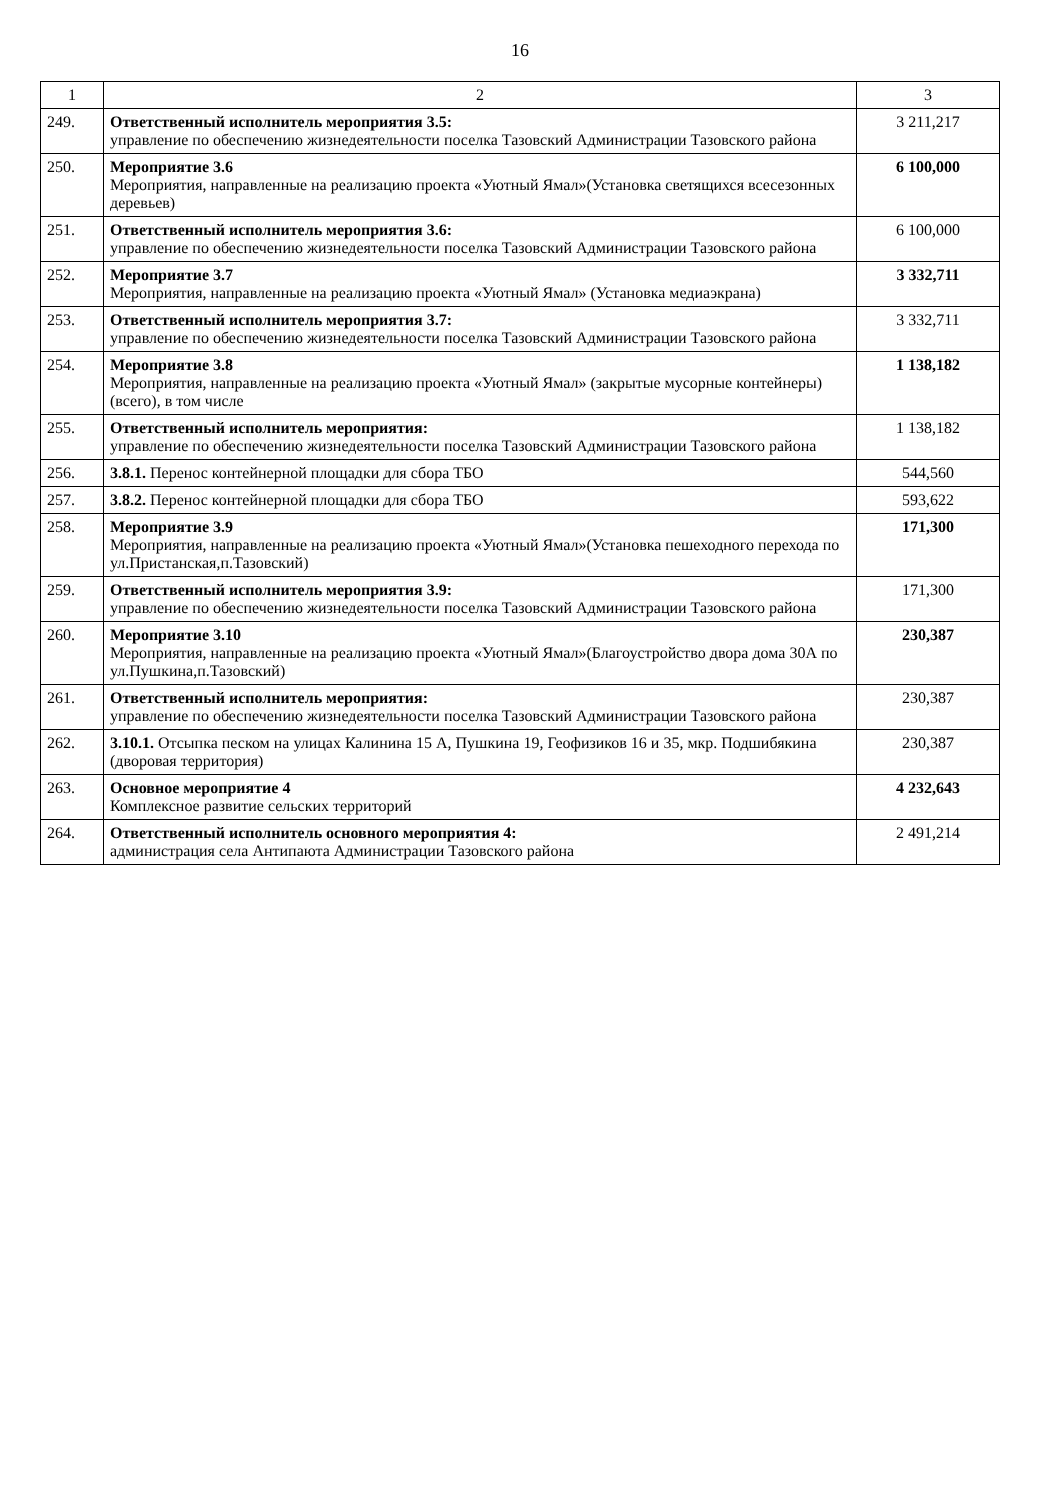16
| 1 | 2 | 3 |
| --- | --- | --- |
| 249. | Ответственный исполнитель мероприятия 3.5: управление по обеспечению жизнедеятельности поселка Тазовский Администрации Тазовского района | 3 211,217 |
| 250. | Мероприятие 3.6 Мероприятия, направленные на реализацию проекта «Уютный Ямал»(Установка светящихся всесезонных деревьев) | 6 100,000 |
| 251. | Ответственный исполнитель мероприятия 3.6: управление по обеспечению жизнедеятельности поселка Тазовский Администрации Тазовского района | 6 100,000 |
| 252. | Мероприятие 3.7 Мероприятия, направленные на реализацию проекта «Уютный Ямал» (Установка медиаэкрана) | 3 332,711 |
| 253. | Ответственный исполнитель мероприятия 3.7: управление по обеспечению жизнедеятельности поселка Тазовский Администрации Тазовского района | 3 332,711 |
| 254. | Мероприятие 3.8 Мероприятия, направленные на реализацию проекта «Уютный Ямал» (закрытые мусорные контейнеры) (всего), в том числе | 1 138,182 |
| 255. | Ответственный исполнитель мероприятия: управление по обеспечению жизнедеятельности поселка Тазовский Администрации Тазовского района | 1 138,182 |
| 256. | 3.8.1. Перенос контейнерной площадки для сбора ТБО | 544,560 |
| 257. | 3.8.2. Перенос контейнерной площадки для сбора ТБО | 593,622 |
| 258. | Мероприятие 3.9 Мероприятия, направленные на реализацию проекта «Уютный Ямал»(Установка пешеходного перехода по ул.Пристанская,п.Тазовский) | 171,300 |
| 259. | Ответственный исполнитель мероприятия 3.9: управление по обеспечению жизнедеятельности поселка Тазовский Администрации Тазовского района | 171,300 |
| 260. | Мероприятие 3.10 Мероприятия, направленные на реализацию проекта «Уютный Ямал»(Благоустройство двора дома 30А по ул.Пушкина,п.Тазовский) | 230,387 |
| 261. | Ответственный исполнитель мероприятия: управление по обеспечению жизнедеятельности поселка Тазовский Администрации Тазовского района | 230,387 |
| 262. | 3.10.1. Отсыпка песком на улицах Калинина 15 А, Пушкина 19, Геофизиков 16 и 35, мкр. Подшибякина (дворовая территория) | 230,387 |
| 263. | Основное мероприятие 4 Комплексное развитие сельских территорий | 4 232,643 |
| 264. | Ответственный исполнитель основного мероприятия 4: администрация села Антипаюта Администрации Тазовского района | 2 491,214 |